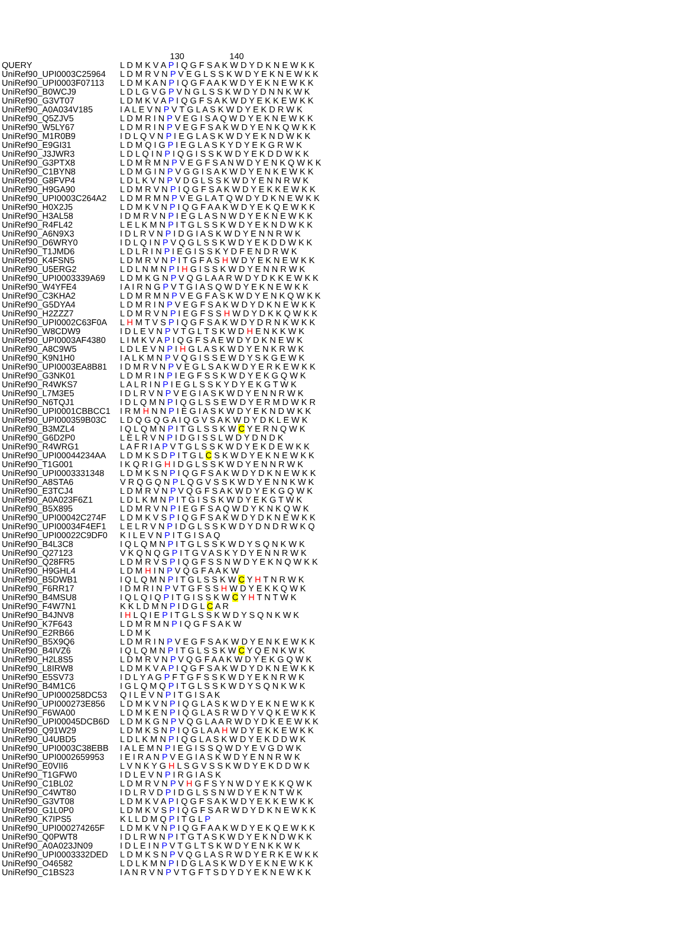| | 130 140 |
| QUERY | L D M K V A P I Q G F S A K W D Y D K N E W K K |
| UniRef90_UPI0003C25964 | L D M R V N P V E G L S S K W D Y E K N E W K K |
| UniRef90_UPI0003F07113 | L D M K A N P I Q G F A A K W D Y E K N E W K K |
| UniRef90_B0WCJ9 | L D L G V G P V N G L S S K W D Y D N N K W K |
| UniRef90_G3VT07 | L D M K V A P I Q G F S A K W D Y E K K E W K K |
| UniRef90_A0A034V185 | I A L E V N P V T G L A S K W D Y E K D R W K |
| UniRef90_Q5ZJV5 | L D M R I N P V E G I S A Q W D Y E K N E W K K |
| UniRef90_W5LY67 | L D M R I N P V E G F S A K W D Y E N K Q W K K |
| UniRef90_M1R0B9 | I D L Q V N P I E G L A S K W D Y E K N D W K K |
| UniRef90_E9GI31 | L D M Q I G P I E G L A S K Y D Y E K G R W K |
| UniRef90_J3JWR3 | L D L Q I N P I Q G I S S K W D Y E K D D W K K |
| UniRef90_G3PTX8 | L D M R M N P V E G F S A N W D Y E N K Q W K K |
| UniRef90_C1BYN8 | L D M G I N P V G G I S A K W D Y E N K E W K K |
| UniRef90_G8FVP4 | L D L K V N P V D G L S S K W D Y E N N R W K |
| UniRef90_H9GA90 | L D M R V N P I Q G F S A K W D Y E K K E W K K |
| UniRef90_UPI0003C264A2 | L D M R M N P V E G L A T Q W D Y D K N E W K K |
| UniRef90_H0X2J5 | L D M K V N P I Q G F A A K W D Y E K Q E W K K |
| UniRef90_H3AL58 | I D M R V N P I E G L A S N W D Y E K N E W K K |
| UniRef90_R4FL42 | L E L K M N P I T G L S S K W D Y E K N D W K K |
| UniRef90_A6N9X3 | I D L R V N P I D G I A S K W D Y E N N R W K |
| UniRef90_D6WRY0 | I D L Q I N P V Q G L S S K W D Y E K D D W K K |
| UniRef90_T1JMD6 | L D L R I N P I E G I S S K Y D F E N D R W K |
| UniRef90_K4FSN5 | L D M R V N P I T G F A S H W D Y E K N E W K K |
| UniRef90_U5ERG2 | L D L N M N P I H G I S S K W D Y E N N R W K |
| UniRef90_UPI0003339A69 | L D M K G N P V Q G L A A R W D Y D K K E W K K |
| UniRef90_W4YFE4 | I A I R N G P V T G I A S Q W D Y E K N E W K K |
| UniRef90_C3KHA2 | L D M R M N P V E G F A S K W D Y E N K Q W K K |
| UniRef90_G5DYA4 | L D M R I N P V E G F S A K W D Y D K N E W K K |
| UniRef90_H2ZZZ7 | L D M R V N P I E G F S S H W D Y D K K Q W K K |
| UniRef90_UPI0002C63F0A | L H M T V S P I Q G F S A K W D Y D R N K W K K |
| UniRef90_W8CDW9 | I D L E V N P V T G L T S K W D H E N K K W K |
| UniRef90_UPI0003AF4380 | L I M K V A P I Q G F S A E W D Y D K N E W K |
| UniRef90_A8C9W5 | L D L E V N P I H G L A S K W D Y E N K R W K |
| UniRef90_K9N1H0 | I A L K M N P V Q G I S S E W D Y S K G E W K |
| UniRef90_UPI0003EA8B81 | I D M R V N P V E G L S A K W D Y E R K E W K K |
| UniRef90_G3NK01 | L D M R I N P I E G F S S K W D Y E K G Q W K |
| UniRef90_R4WKS7 | L A L R I N P I E G L S S K Y D Y E K G T W K |
| UniRef90_L7M3E5 | I D L R V N P V E G I A S K W D Y E N N R W K |
| UniRef90_N6TQJ1 | I D L Q M N P I Q G L S S E W D Y E R M D W K R |
| UniRef90_UPI0001CBBCC1 | I R M H N N P I E G I A S K W D Y E K N D W K K |
| UniRef90_UPI000359B03C | L D Q G Q G A I Q G V S A K W D Y D K L E W K |
| UniRef90_B3MZL4 | I Q L Q M N P I T G L S S K W C Y E R N Q W K |
| UniRef90_G6D2P0 | L E L R V N P I D G I S S L W D Y D N D K |
| UniRef90_R4WRG1 | L A F R I A P V T G L S S K W D Y E K D E W K K |
| UniRef90_UPI00044234AA | L D M K S D P I T G L C S K W D Y E K N E W K K |
| UniRef90_T1G001 | I K Q R I G H I D G L S S K W D Y E N N R W K |
| UniRef90_UPI0003331348 | L D M K S N P I Q G F S A K W D Y D K N E W K K |
| UniRef90_A8STA6 | V R Q G Q N P L Q G V S S K W D Y E N N K W K |
| UniRef90_E3TCJ4 | L D M R V N P V Q G F S A K W D Y E K G Q W K |
| UniRef90_A0A023F6Z1 | L D L K M N P I T G I S S K W D Y E K G T W K |
| UniRef90_B5X895 | L D M R V N P I E G F S A Q W D Y K N K Q W K |
| UniRef90_UPI00042C274F | L D M K V S P I Q G F S A K W D Y D K N E W K K |
| UniRef90_UPI00034F4EF1 | L E L R V N P I D G L S S K W D Y D N D R W K Q |
| UniRef90_UPI00022C9DF0 | K I L E V N P I T G I S A Q |
| UniRef90_B4L3C8 | I Q L Q M N P I T G L S S K W D Y S Q N K W K |
| UniRef90_Q27123 | V K Q N Q G P I T G V A S K Y D Y E N N R W K |
| UniRef90_Q28FR5 | L D M R V S P I Q G F S S N W D Y E K N Q W K K |
| UniRef90_H9GHL4 | L D M H I N P V Q G F A A K W |
| UniRef90_B5DWB1 | I Q L Q M N P I T G L S S K W C Y H T N R W K |
| UniRef90_F6RR17 | I D M R I N P V T G F S S H W D Y E K K Q W K |
| UniRef90_B4MSU8 | I Q L Q I Q P I T G I S S K W C Y H T N T W K |
| UniRef90_F4W7N1 | K K L D M N P I D G L C A R |
| UniRef90_B4JNV8 | I H L Q I E P I T G L S S K W D Y S Q N K W K |
| UniRef90_K7F643 | L D M R M N P I Q G F S A K W |
| UniRef90_E2RB66 | L D M K |
| UniRef90_B5X9Q6 | L D M R I N P V E G F S A K W D Y E N K E W K K |
| UniRef90_B4IVZ6 | I Q L Q M N P I T G L S S K W C Y Q E N K W K |
| UniRef90_H2L8S5 | L D M R V N P V Q G F A A K W D Y E K G Q W K |
| UniRef90_L8IRW8 | L D M K V A P I Q G F S A K W D Y D K N E W K K |
| UniRef90_E5SV73 | I D L Y A G P F T G F S S K W D Y E K N R W K |
| UniRef90_B4M1C6 | I G L Q M Q P I T G L S S K W D Y S Q N K W K |
| UniRef90_UPI000258DC53 | Q I L E V N P I T G I S A K |
| UniRef90_UPI000273E856 | L D M K V N P I Q G L A S K W D Y E K N E W K K |
| UniRef90_F6WA00 | L D M K E N P I Q G L A S R W D Y V Q K E W K K |
| UniRef90_UPI00045DCB6D | L D M K G N P V Q G L A A R W D Y D K E E W K K |
| UniRef90_Q91W29 | L D M K S N P I Q G L A A H W D Y E K K E W K K |
| UniRef90_U4UBD5 | L D L K M N P I Q G L A S K W D Y E K D D W K |
| UniRef90_UPI0003C38EBB | I A L E M N P I E G I S S Q W D Y E V G D W K |
| UniRef90_UPI0002659953 | I E I R A N P V E G I A S K W D Y E N N R W K |
| UniRef90_E0VII6 | L V N K Y G H L S G V S S K W D Y E K D D W K |
| UniRef90_T1GFW0 | I D L E V N P I R G I A S K |
| UniRef90_C1BL02 | L D M R V N P V H G F S Y N W D Y E K K Q W K |
| UniRef90_C4WT80 | I D L R V D P I D G L S S N W D Y E K N T W K |
| UniRef90_G3VT08 | L D M K V A P I Q G F S A K W D Y E K K E W K K |
| UniRef90_G1L0P0 | L D M K V S P I Q G F S A R W D Y D K N E W K K |
| UniRef90_K7IPS5 | K L L D M Q P I T G L P |
| UniRef90_UPI000274265F | L D M K V N P I Q G F A A K W D Y E K Q E W K K |
| UniRef90_Q0PWT8 | I D L R W N P I T G T A S K W D Y E K N D W K K |
| UniRef90_A0A023JN09 | I D L E I N P V T G L T S K W D Y E N K K W K |
| UniRef90_UPI0003332DED | L D M K S N P V Q G L A S R W D Y E R K E W K K |
| UniRef90_O46582 | L D L K M N P I D G L A S K W D Y E K N E W K K |
| UniRef90_C1BS23 | I A N R V N P V T G F T S D Y D Y E K N E W K K |